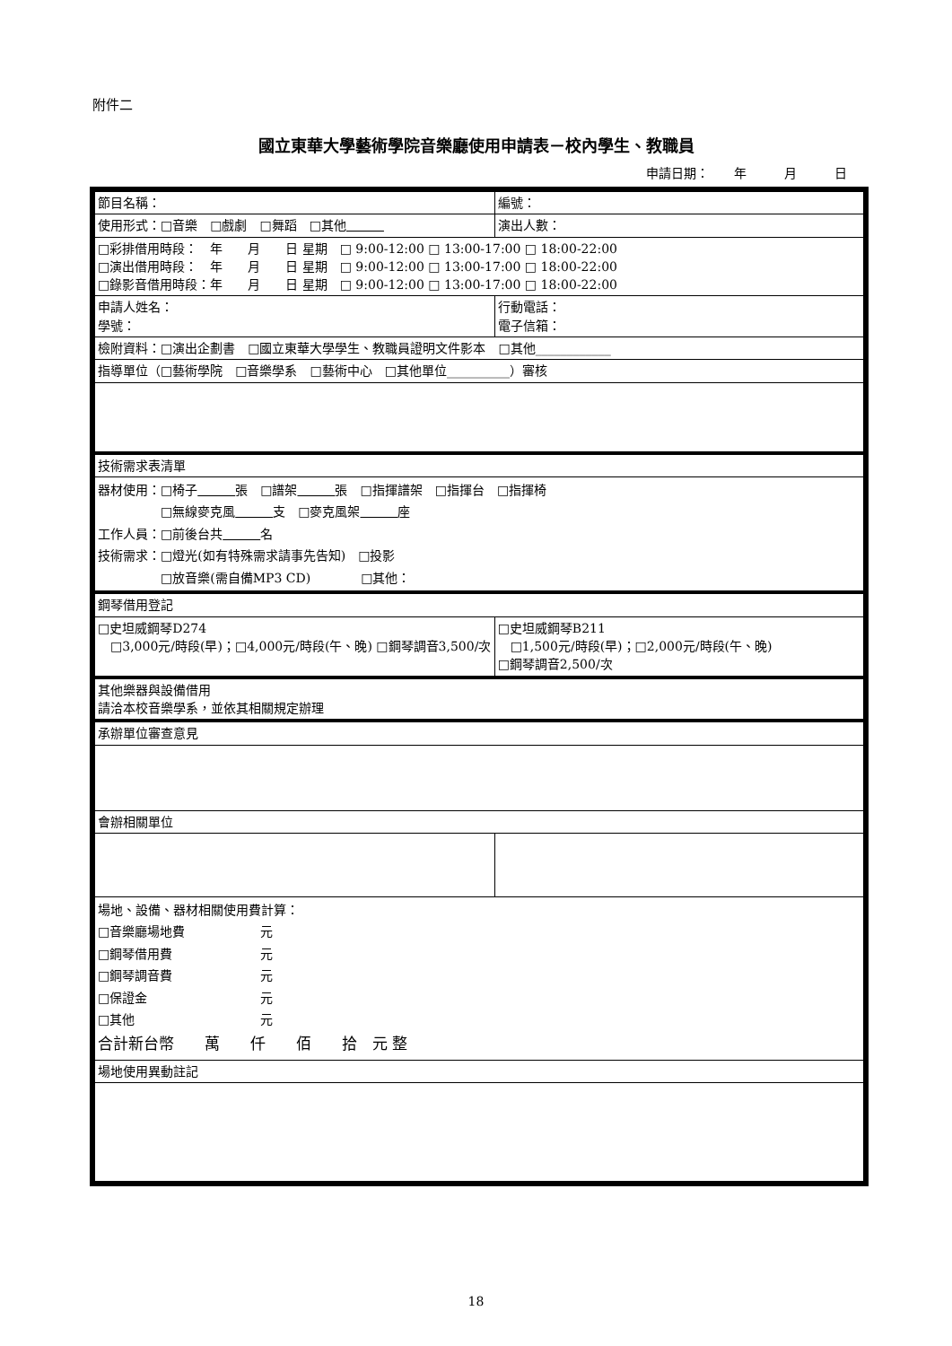附件二
國立東華大學藝術學院音樂廳使用申請表－校內學生、教職員
申請日期：　　年　　　月　　　日
| 節目名稱： | 編號： |
| 使用形式：□音樂 □戲劇 □舞蹈 □其他 | 演出人數： |
| □彩排借用時段： 年 月 日 星期 □ 9:00-12:00 □ 13:00-17:00 □ 18:00-22:00 □演出借用時段： 年 月 日 星期 □ 9:00-12:00 □ 13:00-17:00 □ 18:00-22:00 □錄影音借用時段：年 月 日 星期 □ 9:00-12:00 □ 13:00-17:00 □ 18:00-22:00 | |
| 申請人姓名： 學號： | 行動電話： 電子信箱： |
| 檢附資料：□演出企劃書 □國立東華大學學生、教職員證明文件影本 □其他____________ | |
| 指導單位（□藝術學院 □音樂學系 □藝術中心 □其他單位__________）審核 | |
| 技術需求表清單 | |
| 器材使用：□椅子 張 □譜架 張 □指揮譜架 □指揮台 □指揮椅 □無線麥克風 支 □麥克風架 座 工作人員：□前後台共 名 技術需求：□燈光(如有特殊需求請事先告知) □投影 □放音樂(需自備MP3 CD) □其他： | |
| 鋼琴借用登記 | |
| □史坦威鋼琴D274 □3,000元/時段(早)；□4,000元/時段(午、晚) □鋼琴調音3,500/次 | □史坦威鋼琴B211 □1,500元/時段(早)；□2,000元/時段(午、晚) □鋼琴調音2,500/次 |
| 其他樂器與設備借用 請洽本校音樂學系，並依其相關規定辦理 | |
| 承辦單位審查意見 | |
| 會辦相關單位 | |
| 場地、設備、器材相關使用費計算： □音樂廳場地費 元 □鋼琴借用費 元 □鋼琴調音費 元 □保證金 元 □其他 元 合計新台幣 萬 仟 佰 拾 元 整 | |
| 場地使用異動註記 | |
18